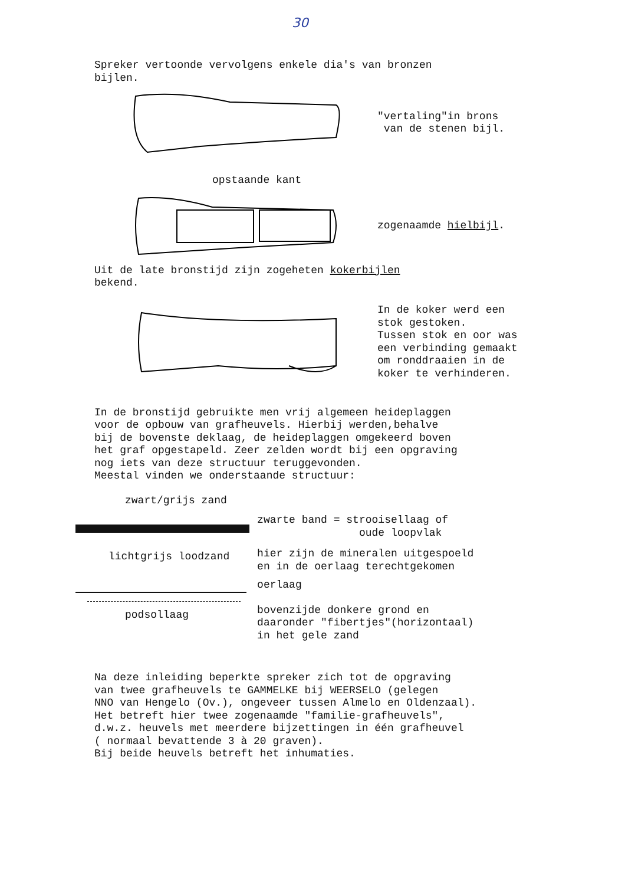30
Spreker vertoonde vervolgens enkele dia's van bronzen
bijlen.
"vertaling"in brons
van de stenen bijl.
opstaande kant
zogenaamde hielbijl.
Uit de late bronstijd zijn zogeheten kokerbijlen
bekend.
In de koker werd een
stok gestoken.
Tussen stok en oor was
een verbinding gemaakt
om ronddraaien in de
koker te verhinderen.
In de bronstijd gebruikte men vrij algemeen heideplaggen
voor de opbouw van grafheuvels. Hierbij werden,behalve
bij de bovenste deklaag, de heideplaggen omgekeerd boven
het graf opgestapeld. Zeer zelden wordt bij een opgraving
nog iets van deze structuur teruggevonden.
Meestal vinden we onderstaande structuur:
zwart/grijs zand
lichtgrijs loodzand
podsollaag
zwarte band = strooisellaag of
oude loopvlak
hier zijn de mineralen uitgespoeld
en in de oerlaag terechtgekomen
oerlaag
bovenzijde donkere grond en
daaronder "fibertjes"(horizontaal)
in het gele zand
Na deze inleiding beperkte spreker zich tot de opgraving
van twee grafheuvels te GAMMELKE bij WEERSELO (gelegen
NNO van Hengelo (Ov.), ongeveer tussen Almelo en Oldenzaal).
Het betreft hier twee zogenaamde "familie-grafheuvels",
d.w.z. heuvels met meerdere bijzettingen in één grafheuvel
( normaal bevattende 3 à 20 graven).
Bij beide heuvels betreft het inhumaties.